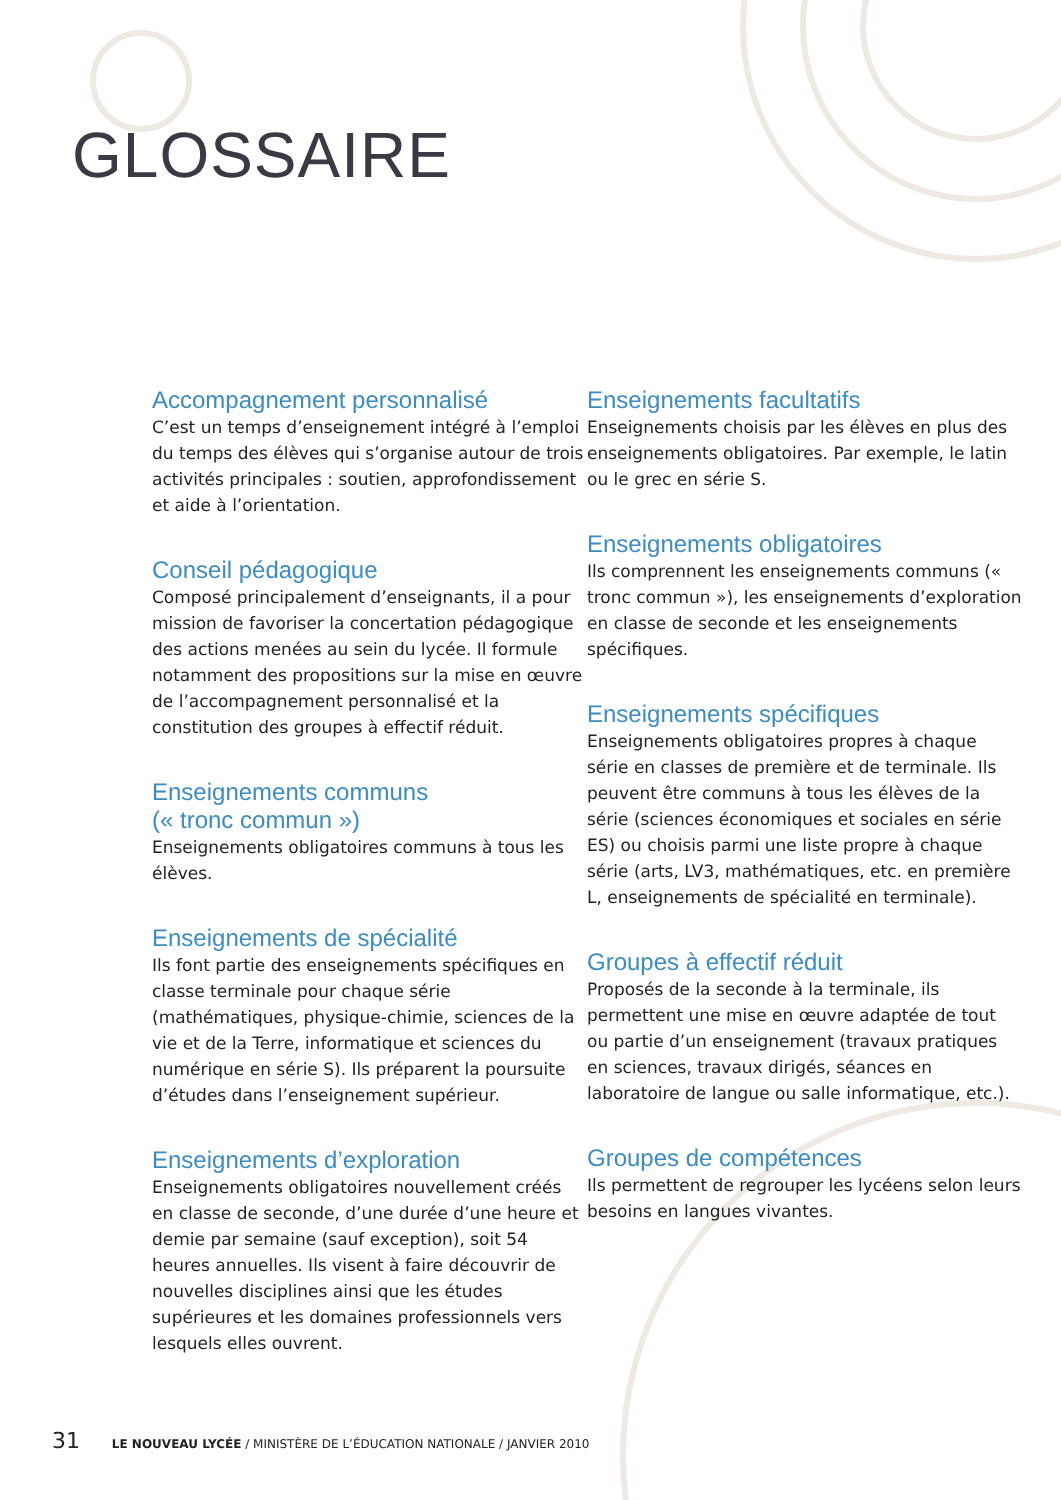GLOSSAIRE
Accompagnement personnalisé
C’est un temps d’enseignement intégré à l’emploi du temps des élèves qui s’organise autour de trois activités principales : soutien, approfondissement et aide à l’orientation.
Conseil pédagogique
Composé principalement d’enseignants, il a pour mission de favoriser la concertation pédagogique des actions menées au sein du lycée. Il formule notamment des propositions sur la mise en œuvre de l’accompagnement personnalisé et la constitution des groupes à effectif réduit.
Enseignements communs
(« tronc commun »)
Enseignements obligatoires communs à tous les élèves.
Enseignements de spécialité
Ils font partie des enseignements spécifiques en classe terminale pour chaque série (mathématiques, physique-chimie, sciences de la vie et de la Terre, informatique et sciences du numérique en série S). Ils préparent la poursuite d’études dans l’enseignement supérieur.
Enseignements d’exploration
Enseignements obligatoires nouvellement créés en classe de seconde, d’une durée d’une heure et demie par semaine (sauf exception), soit 54 heures annuelles. Ils visent à faire découvrir de nouvelles disciplines ainsi que les études supérieures et les domaines professionnels vers lesquels elles ouvrent.
Enseignements facultatifs
Enseignements choisis par les élèves en plus des enseignements obligatoires. Par exemple, le latin ou le grec en série S.
Enseignements obligatoires
Ils comprennent les enseignements communs (« tronc commun »), les enseignements d’exploration en classe de seconde et les enseignements spécifiques.
Enseignements spécifiques
Enseignements obligatoires propres à chaque série en classes de première et de terminale. Ils peuvent être communs à tous les élèves de la série (sciences économiques et sociales en série ES) ou choisis parmi une liste propre à chaque série (arts, LV3, mathématiques, etc. en première L, enseignements de spécialité en terminale).
Groupes à effectif réduit
Proposés de la seconde à la terminale, ils permettent une mise en œuvre adaptée de tout ou partie d’un enseignement (travaux pratiques en sciences, travaux dirigés, séances en laboratoire de langue ou salle informatique, etc.).
Groupes de compétences
Ils permettent de regrouper les lycéens selon leurs besoins en langues vivantes.
31 LE NOUVEAU LYCÉE / MINISTÈRE DE L’ÉDUCATION NATIONALE / JANVIER 2010